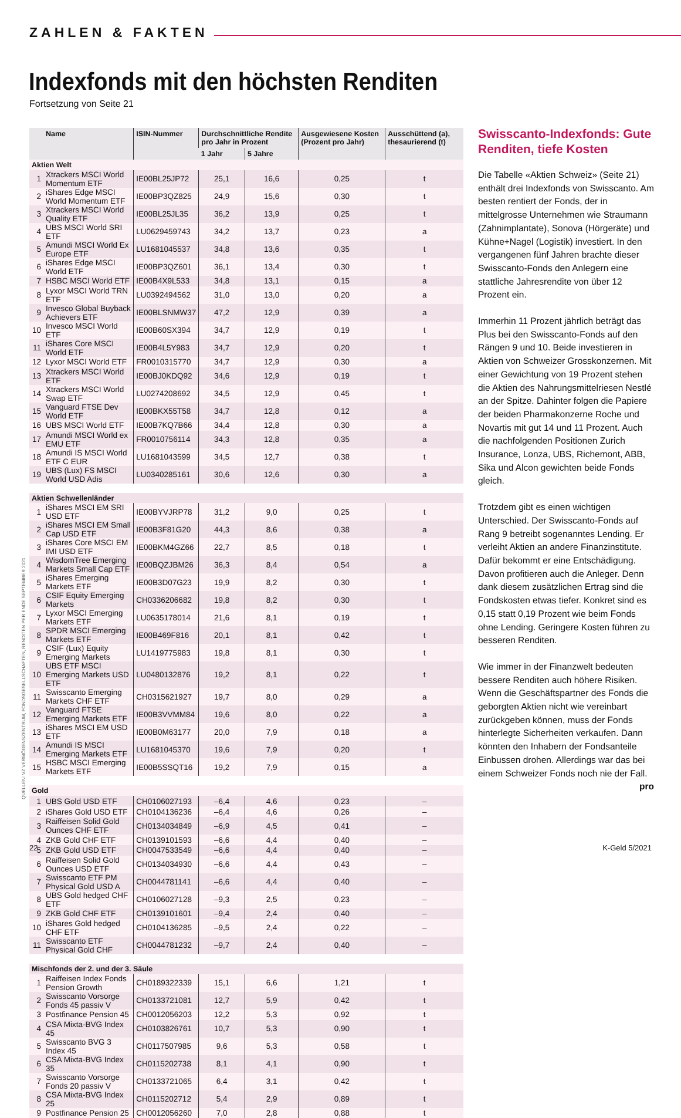ZAHLEN & FAKTEN
Indexfonds mit den höchsten Renditen
Fortsetzung von Seite 21
QUELLEN: VZ VERMÖGENSZENTRUM, FONDSGESELLSCHAFTEN, RENDITEN PER ENDE SEPTEMBER 2021
| Name | | ISIN-Nummer | Durchschnittliche Rendite pro Jahr in Prozent | | Ausgewiesene Kosten (Prozent pro Jahr) | Ausschüttend (a), thesau­rierend (t) |
| --- | --- | --- | --- | --- | --- | --- |
| | | | 1 Jahr | 5 Jahre | | |
| Aktien Welt | | | | | | |
| 1 | Xtrackers MSCI World Momentum ETF | IE00BL25JP72 | 25,1 | 16,6 | 0,25 | t |
| 2 | iShares Edge MSCI World Momentum ETF | IE00BP3QZ825 | 24,9 | 15,6 | 0,30 | t |
| 3 | Xtrackers MSCI World Quality ETF | IE00BL25JL35 | 36,2 | 13,9 | 0,25 | t |
| 4 | UBS MSCI World SRI ETF | LU0629459743 | 34,2 | 13,7 | 0,23 | a |
| 5 | Amundi MSCI World Ex Europe ETF | LU1681045537 | 34,8 | 13,6 | 0,35 | t |
| 6 | iShares Edge MSCI World ETF | IE00BP3QZ601 | 36,1 | 13,4 | 0,30 | t |
| 7 | HSBC MSCI World ETF | IE00B4X9L533 | 34,8 | 13,1 | 0,15 | a |
| 8 | Lyxor MSCI World TRN ETF | LU0392494562 | 31,0 | 13,0 | 0,20 | a |
| 9 | Invesco Global Buyback Achievers ETF | IE00BLSNMW37 | 47,2 | 12,9 | 0,39 | a |
| 10 | Invesco MSCI World ETF | IE00B60SX394 | 34,7 | 12,9 | 0,19 | t |
| 11 | iShares Core MSCI World ETF | IE00B4L5Y983 | 34,7 | 12,9 | 0,20 | t |
| 12 | Lyxor MSCI World ETF | FR0010315770 | 34,7 | 12,9 | 0,30 | a |
| 13 | Xtrackers MSCI World ETF | IE00BJ0KDQ92 | 34,6 | 12,9 | 0,19 | t |
| 14 | Xtrackers MSCI World Swap ETF | LU0274208692 | 34,5 | 12,9 | 0,45 | t |
| 15 | Vanguard FTSE Dev World ETF | IE00BKX55T58 | 34,7 | 12,8 | 0,12 | a |
| 16 | UBS MSCI World ETF | IE00B7KQ7B66 | 34,4 | 12,8 | 0,30 | a |
| 17 | Amundi MSCI World ex EMU ETF | FR0010756114 | 34,3 | 12,8 | 0,35 | a |
| 18 | Amundi IS MSCI World ETF C EUR | LU1681043599 | 34,5 | 12,7 | 0,38 | t |
| 19 | UBS (Lux) FS MSCI World USD Adis | LU0340285161 | 30,6 | 12,6 | 0,30 | a |
| Aktien Schwellenländer | | | | | | |
| 1 | iShares MSCI EM SRI USD ETF | IE00BYVJRP78 | 31,2 | 9,0 | 0,25 | t |
| 2 | iShares MSCI EM Small Cap USD ETF | IE00B3F81G20 | 44,3 | 8,6 | 0,38 | a |
| 3 | iShares Core MSCI EM IMI USD ETF | IE00BKM4GZ66 | 22,7 | 8,5 | 0,18 | t |
| 4 | WisdomTree Emerging Markets Small Cap ETF | IE00BQZJBM26 | 36,3 | 8,4 | 0,54 | a |
| 5 | iShares Emerging Markets ETF | IE00B3D07G23 | 19,9 | 8,2 | 0,30 | t |
| 6 | CSIF Equity Emerging Markets | CH0336206682 | 19,8 | 8,2 | 0,30 | t |
| 7 | Lyxor MSCI Emerging Markets ETF | LU0635178014 | 21,6 | 8,1 | 0,19 | t |
| 8 | SPDR MSCI Emerging Markets ETF | IE00B469F816 | 20,1 | 8,1 | 0,42 | t |
| 9 | CSIF (Lux) Equity Emerging Markets | LU1419775983 | 19,8 | 8,1 | 0,30 | t |
| 10 | UBS ETF MSCI Emerging Markets USD ETF | LU0480132876 | 19,2 | 8,1 | 0,22 | t |
| 11 | Swisscanto Emerging Markets CHF ETF | CH0315621927 | 19,7 | 8,0 | 0,29 | a |
| 12 | Vanguard FTSE Emerging Markets ETF | IE00B3VVMM84 | 19,6 | 8,0 | 0,22 | a |
| 13 | iShares MSCI EM USD ETF | IE00B0M63177 | 20,0 | 7,9 | 0,18 | a |
| 14 | Amundi IS MSCI Emerging Markets ETF | LU1681045370 | 19,6 | 7,9 | 0,20 | t |
| 15 | HSBC MSCI Emerging Markets ETF | IE00B5SSQT16 | 19,2 | 7,9 | 0,15 | a |
| Gold | | | | | | |
| 1 | UBS Gold USD ETF | CH0106027193 | –6,4 | 4,6 | 0,23 | – |
| 2 | iShares Gold USD ETF | CH0104136236 | –6,4 | 4,6 | 0,26 | – |
| 3 | Raiffeisen Solid Gold Ounces CHF ETF | CH0134034849 | –6,9 | 4,5 | 0,41 | – |
| 4 | ZKB Gold CHF ETF | CH0139101593 | –6,6 | 4,4 | 0,40 | – |
| 5 | ZKB Gold USD ETF | CH0047533549 | –6,6 | 4,4 | 0,40 | – |
| 6 | Raiffeisen Solid Gold Ounces USD ETF | CH0134034930 | –6,6 | 4,4 | 0,43 | – |
| 7 | Swisscanto ETF PM Physical Gold USD A | CH0044781141 | –6,6 | 4,4 | 0,40 | – |
| 8 | UBS Gold hedged CHF ETF | CH0106027128 | –9,3 | 2,5 | 0,23 | – |
| 9 | ZKB Gold CHF ETF | CH0139101601 | –9,4 | 2,4 | 0,40 | – |
| 10 | iShares Gold hedged CHF ETF | CH0104136285 | –9,5 | 2,4 | 0,22 | – |
| 11 | Swisscanto ETF Physical Gold CHF | CH0044781232 | –9,7 | 2,4 | 0,40 | – |
| Mischfonds der 2. und der 3. Säule | | | | | | |
| 1 | Raiffeisen Index Fonds Pension Growth | CH0189322339 | 15,1 | 6,6 | 1,21 | t |
| 2 | Swisscanto Vorsorge Fonds 45 passiv V | CH0133721081 | 12,7 | 5,9 | 0,42 | t |
| 3 | Postfinance Pension 45 | CH0012056203 | 12,2 | 5,3 | 0,92 | t |
| 4 | CSA Mixta-BVG Index 45 | CH0103826761 | 10,7 | 5,3 | 0,90 | t |
| 5 | Swisscanto BVG 3 Index 45 | CH0117507985 | 9,6 | 5,3 | 0,58 | t |
| 6 | CSA Mixta-BVG Index 35 | CH0115202738 | 8,1 | 4,1 | 0,90 | t |
| 7 | Swisscanto Vorsorge Fonds 20 passiv V | CH0133721065 | 6,4 | 3,1 | 0,42 | t |
| 8 | CSA Mixta-BVG Index 25 | CH0115202712 | 5,4 | 2,9 | 0,89 | t |
| 9 | Postfinance Pension 25 | CH0012056260 | 7,0 | 2,8 | 0,88 | t |
Swisscanto-Indexfonds: Gute Renditen, tiefe Kosten
Die Tabelle «Aktien Schweiz» (Seite 21) enthält drei Indexfonds von Swisscanto. Am besten rentiert der Fonds, der in mittelgrosse Unternehmen wie Straumann (Zahnimplan­tate), Sonova (Hörgeräte) und Kühne+Nagel (Logistik) investiert. In den vergangenen fünf Jahren brachte dieser Swisscanto-Fonds den Anlegern eine stattliche Jahresrendite von über 12 Prozent ein.
Immerhin 11 Prozent jährlich beträgt das Plus bei den Swisscanto-Fonds auf den Rängen 9 und 10. Beide investieren in Aktien von Schweizer Grosskonzernen. Mit einer Gewichtung von 19 Prozent stehen die Aktien des Nahrungsmittelriesen Nestlé an der Spitze. Dahinter folgen die Papiere der beiden Pharmakonzerne Roche und Novartis mit gut 14 und 11 Prozent. Auch die nachfolgenden Positionen Zurich Insurance, Lonza, UBS, Richemont, ABB, Sika und Alcon gewichten beide Fonds gleich.
Trotzdem gibt es einen wichtigen Unterschied. Der Swisscanto-Fonds auf Rang 9 betreibt sogenanntes Lending. Er verleiht Aktien an andere Finanzinstitute. Dafür bekommt er eine Entschädigung. Davon profitieren auch die Anleger. Denn dank diesem zusätzlichen Ertrag sind die Fondskosten etwas tiefer. Konkret sind es 0,15 statt 0,19 Prozent wie beim Fonds ohne Lending. Geringere Kosten führen zu besseren Renditen.
Wie immer in der Finanzwelt bedeuten bessere Renditen auch höhere Risiken. Wenn die Geschäftspartner des Fonds die geborgten Aktien nicht wie vereinbart zurückgeben können, muss der Fonds hinterlegte Sicher­heiten verkaufen. Dann könnten den Inhabern der Fondsanteile Einbussen drohen. Allerdings war das bei einem Schweizer Fonds noch nie der Fall. pro
22 K-Geld 5/2021